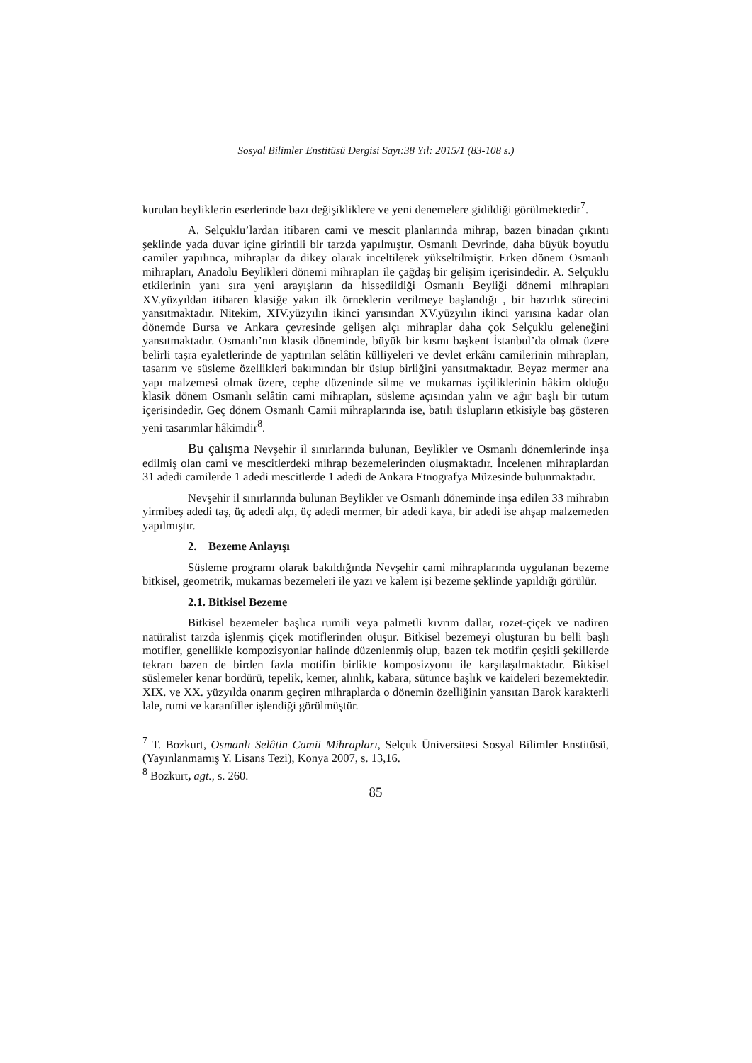Sosyal Bilimler Enstitüsü Dergisi Sayı:38 Yıl: 2015/1 (83-108 s.)
kurulan beyliklerin eserlerinde bazı değişikliklere ve yeni denemelere gidildiği görülmektedir<sup>7</sup>.
A. Selçuklu’lardan itibaren cami ve mescit planlarında mihrap, bazen binadan çıkıntı şeklinde yada duvar içine girintili bir tarzda yapılmıştır. Osmanlı Devrinde, daha büyük boyutlu camiler yapılınca, mihraplar da dikey olarak inceltilerek yükseltilmiştir. Erken dönem Osmanlı mihrapları, Anadolu Beylikleri dönemi mihrapları ile çağdaş bir gelişim içerisindedir. A. Selçuklu etkilerinin yanı sıra yeni arayışların da hissedildiği Osmanlı Beyliği dönemi mihrapları XV.yüzyıldan itibaren klasiğe yakın ilk örneklerin verilmeye başlandığı , bir hazırlık sürecini yansıtmaktadır. Nitekim, XIV.yüzyılın ikinci yarısından XV.yüzyılın ikinci yarısına kadar olan dönemde Bursa ve Ankara çevresinde gelişen alçı mihraplar daha çok Selçuklu geleneğini yansıtmaktadır. Osmanlı’nın klasik döneminde, büyük bir kısmı başkent İstanbul’da olmak üzere belirli taşra eyaletlerinde de yaptırılan selâtin külliyeleri ve devlet erkânı camilerinin mihrapları, tasarım ve süsleme özellikleri bakımından bir üslup birliğini yansıtmaktadır. Beyaz mermer ana yapı malzemesi olmak üzere, cephe düzeninde silme ve mukarnas işçiliklerinin hâkim olduğu klasik dönem Osmanlı selâtin cami mihrapları, süsleme açısından yalın ve ağır başlı bir tutum içerisindedir. Geç dönem Osmanlı Camii mihraplarında ise, batılı üslupların etkisiyle baş gösteren yeni tasarımlar hâkimdir<sup>8</sup>.
Bu çalışma Nevşehir il sınırlarında bulunan, Beylikler ve Osmanlı dönemlerinde inşa edilmiş olan cami ve mescitlerdeki mihrap bezemelerinden oluşmaktadır. İncelenen mihraplardan 31 adedi camilerde 1 adedi mescitlerde 1 adedi de Ankara Etnografya Müzesinde bulunmaktadır.
Nevşehir il sınırlarında bulunan Beylikler ve Osmanlı döneminde inşa edilen 33 mihrabın yirmibeş adedi taş, üç adedi alçı, üç adedi mermer, bir adedi kaya, bir adedi ise ahşap malzemeden yapılmıştır.
2. Bezeme Anlayışı
Süsleme programı olarak bakıldığında Nevşehir cami mihraplarında uygulanan bezeme bitkisel, geometrik, mukarnas bezemeleri ile yazı ve kalem işi bezeme şeklinde yapıldığı görülür.
2.1. Bitkisel Bezeme
Bitkisel bezemeler başlıca rumili veya palmetli kıvrım dallar, rozet-çiçek ve nadiren natüralist tarzda işlenmiş çiçek motiflerinden oluşur. Bitkisel bezemeyi oluşturan bu belli başlı motifler, genellikle kompozisyonlar halinde düzenlenmiş olup, bazen tek motifin çeşitli şekillerde tekrarı bazen de birden fazla motifin birlikte komposizyonu ile karşılaşılmaktadır. Bitkisel süslemeler kenar bordürü, tepelik, kemer, alınlık, kabara, sütunce başlık ve kaideleri bezemektedir. XIX. ve XX. yüzyılda onarım geçiren mihraplarda o dönemin özelliğinin yansıtan Barok karakterli lale, rumi ve karanfiller işlendiği görülmüştür.
<sup>7</sup> T. Bozkurt, Osmanlı Selâtin Camii Mihrapları, Selçuk Üniversitesi Sosyal Bilimler Enstitüsü, (Yayınlanmamış Y. Lisans Tezi), Konya 2007, s. 13,16.
<sup>8</sup> Bozkurt, agt., s. 260.
85